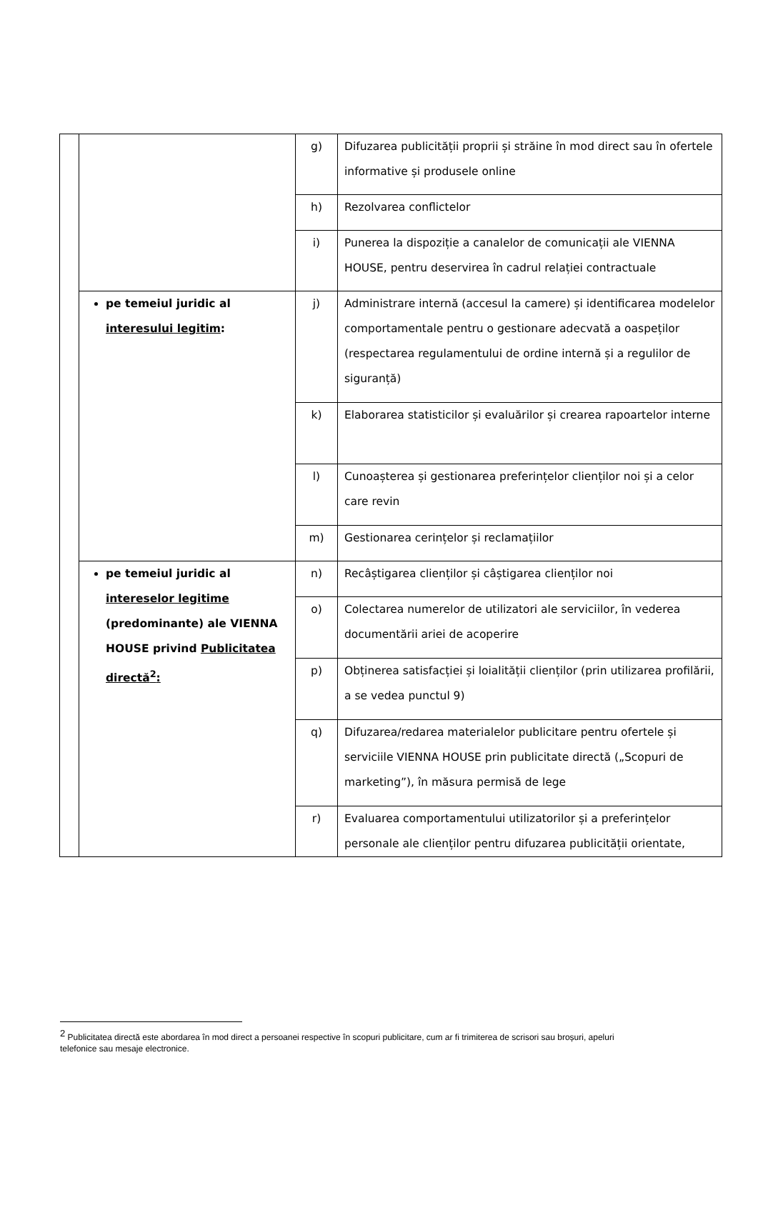| | | g) | Difuzarea publicității proprii și străine în mod direct sau în ofertele informative și produsele online |
| | | h) | Rezolvarea conflictelor |
| | | i) | Punerea la dispoziție a canalelor de comunicații ale VIENNA HOUSE, pentru deservirea în cadrul relației contractuale |
| | pe temeiul juridic al interesului legitim : | j) | Administrare internă (accesul la camere) și identificarea modelelor comportamentale pentru o gestionare adecvată a oaspeților (respectarea regulamentului de ordine internă și a regulilor de siguranță) |
| | | k) | Elaborarea statisticilor și evaluărilor și crearea rapoartelor interne |
| | | l) | Cunoașterea și gestionarea preferințelor clienților noi și a celor care revin |
| | | m) | Gestionarea cerințelor și reclamațiilor |
| | pe temeiul juridic al intereselor legitime (predominante) ale VIENNA HOUSE privind Publicitatea directă<sup>2</sup>: | n) | Recâștigarea clienților și câștigarea clienților noi |
| | | o) | Colectarea numerelor de utilizatori ale serviciilor, în vederea documentării ariei de acoperire |
| | | p) | Obținerea satisfacției și loialității clienților (prin utilizarea profilării, a se vedea punctul 9) |
| | | q) | Difuzarea/redarea materialelor publicitare pentru ofertele și serviciile VIENNA HOUSE prin publicitate directă („Scopuri de marketing”), în măsura permisă de lege |
| | | r) | Evaluarea comportamentului utilizatorilor și a preferințelor personale ale clienților pentru difuzarea publicității orientate, |
<sup>2</sup> Publicitatea directă este abordarea în mod direct a persoanei respective în scopuri publicitare, cum ar fi trimiterea de scrisori sau broșuri, apeluri telefonice sau mesaje electronice.